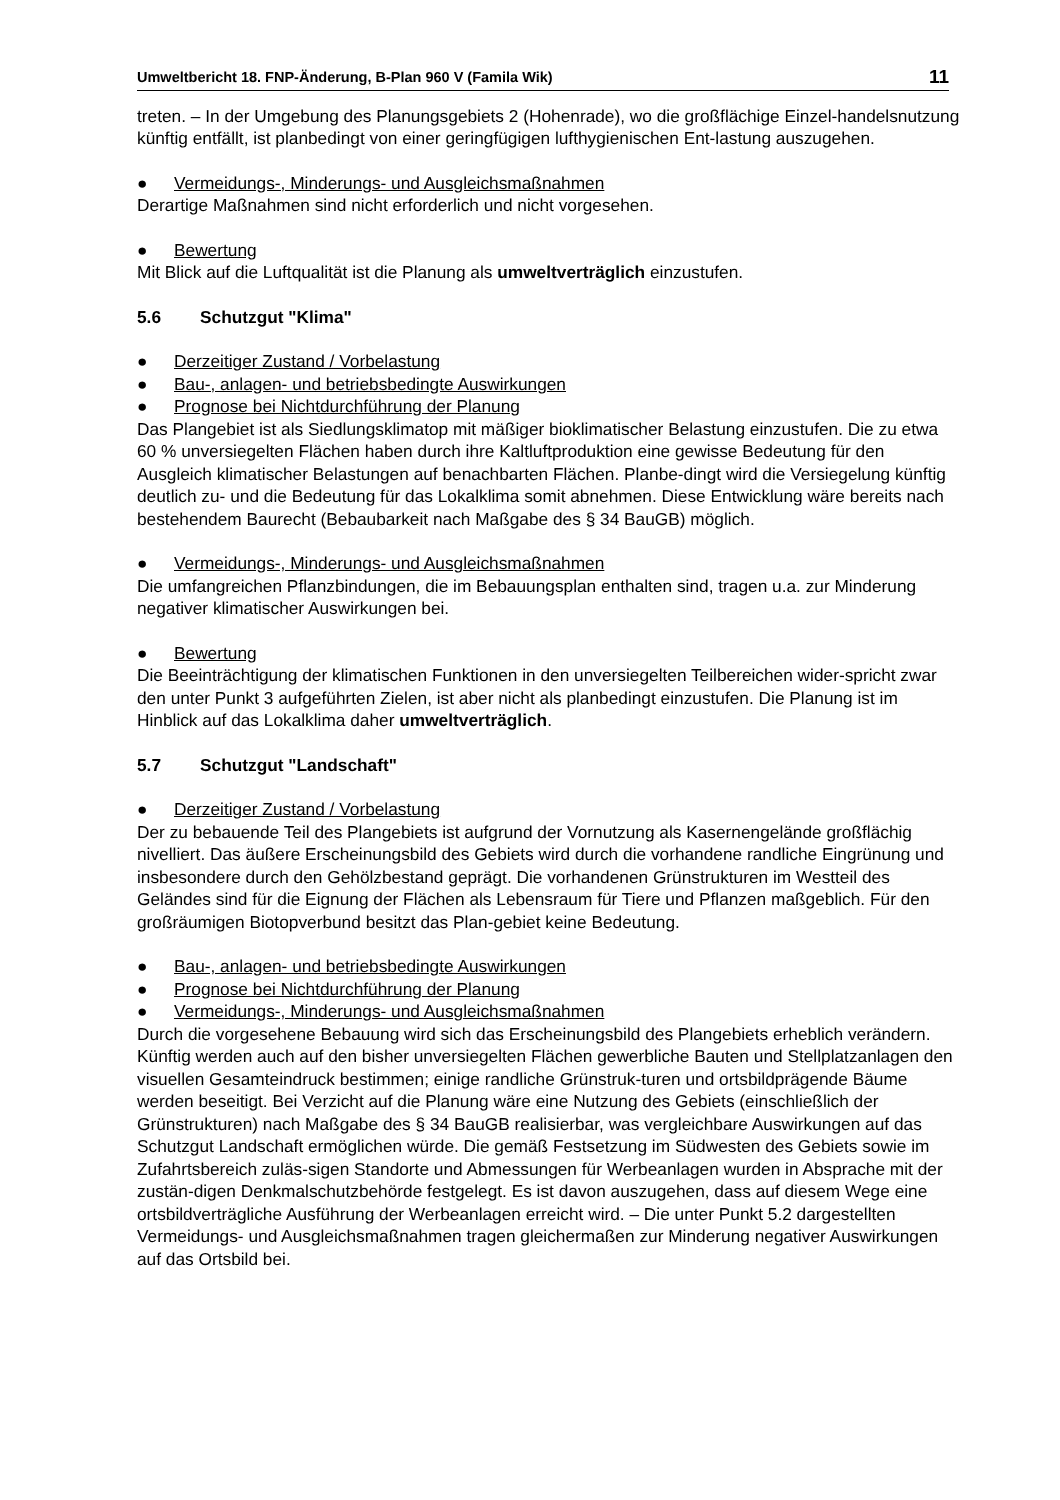Umweltbericht 18. FNP-Änderung, B-Plan 960 V (Famila Wik) 11
treten. – In der Umgebung des Planungsgebiets 2 (Hohenrade), wo die großflächige Einzel-handelsnutzung künftig entfällt, ist planbedingt von einer geringfügigen lufthygienischen Ent-lastung auszugehen.
● Vermeidungs-, Minderungs- und Ausgleichsmaßnahmen
Derartige Maßnahmen sind nicht erforderlich und nicht vorgesehen.
● Bewertung
Mit Blick auf die Luftqualität ist die Planung als umweltverträglich einzustufen.
5.6 Schutzgut "Klima"
● Derzeitiger Zustand / Vorbelastung
● Bau-, anlagen- und betriebsbedingte Auswirkungen
● Prognose bei Nichtdurchführung der Planung
Das Plangebiet ist als Siedlungsklimatop mit mäßiger bioklimatischer Belastung einzustufen. Die zu etwa 60 % unversiegelten Flächen haben durch ihre Kaltluftproduktion eine gewisse Bedeutung für den Ausgleich klimatischer Belastungen auf benachbarten Flächen. Planbe-dingt wird die Versiegelung künftig deutlich zu- und die Bedeutung für das Lokalklima somit abnehmen. Diese Entwicklung wäre bereits nach bestehendem Baurecht (Bebaubarkeit nach Maßgabe des § 34 BauGB) möglich.
● Vermeidungs-, Minderungs- und Ausgleichsmaßnahmen
Die umfangreichen Pflanzbindungen, die im Bebauungsplan enthalten sind, tragen u.a. zur Minderung negativer klimatischer Auswirkungen bei.
● Bewertung
Die Beeinträchtigung der klimatischen Funktionen in den unversiegelten Teilbereichen wider-spricht zwar den unter Punkt 3 aufgeführten Zielen, ist aber nicht als planbedingt einzustufen. Die Planung ist im Hinblick auf das Lokalklima daher umweltverträglich.
5.7 Schutzgut "Landschaft"
● Derzeitiger Zustand / Vorbelastung
Der zu bebauende Teil des Plangebiets ist aufgrund der Vornutzung als Kasernengelände großflächig nivelliert. Das äußere Erscheinungsbild des Gebiets wird durch die vorhandene randliche Eingrünung und insbesondere durch den Gehölzbestand geprägt. Die vorhandenen Grünstrukturen im Westteil des Geländes sind für die Eignung der Flächen als Lebensraum für Tiere und Pflanzen maßgeblich. Für den großräumigen Biotopverbund besitzt das Plan-gebiet keine Bedeutung.
● Bau-, anlagen- und betriebsbedingte Auswirkungen
● Prognose bei Nichtdurchführung der Planung
● Vermeidungs-, Minderungs- und Ausgleichsmaßnahmen
Durch die vorgesehene Bebauung wird sich das Erscheinungsbild des Plangebiets erheblich verändern. Künftig werden auch auf den bisher unversiegelten Flächen gewerbliche Bauten und Stellplatzanlagen den visuellen Gesamteindruck bestimmen; einige randliche Grünstruk-turen und ortsbildprägende Bäume werden beseitigt. Bei Verzicht auf die Planung wäre eine Nutzung des Gebiets (einschließlich der Grünstrukturen) nach Maßgabe des § 34 BauGB realisierbar, was vergleichbare Auswirkungen auf das Schutzgut Landschaft ermöglichen würde. Die gemäß Festsetzung im Südwesten des Gebiets sowie im Zufahrtsbereich zuläs-sigen Standorte und Abmessungen für Werbeanlagen wurden in Absprache mit der zustän-digen Denkmalschutzbehörde festgelegt. Es ist davon auszugehen, dass auf diesem Wege eine ortsbildverträgliche Ausführung der Werbeanlagen erreicht wird. – Die unter Punkt 5.2 dargestellten Vermeidungs- und Ausgleichsmaßnahmen tragen gleichermaßen zur Minderung negativer Auswirkungen auf das Ortsbild bei.